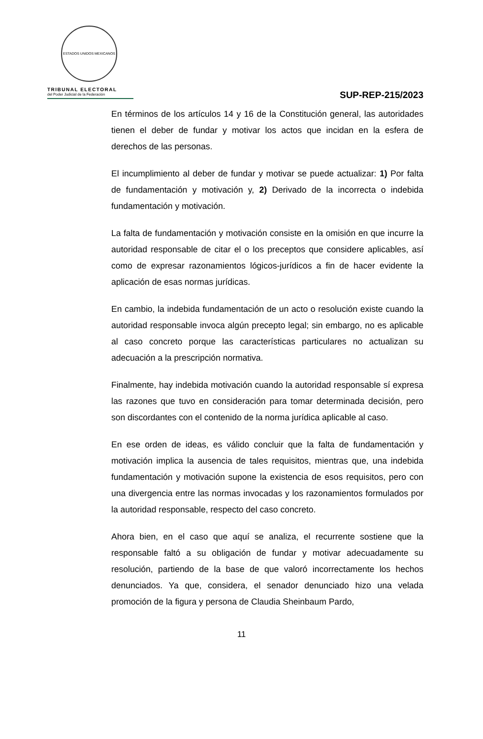ESTADOS UNIDOS MEXICANOS
TRIBUNAL ELECTORAL
del Poder Judicial de la Federación
SUP-REP-215/2023
En términos de los artículos 14 y 16 de la Constitución general, las autoridades tienen el deber de fundar y motivar los actos que incidan en la esfera de derechos de las personas.
El incumplimiento al deber de fundar y motivar se puede actualizar: 1) Por falta de fundamentación y motivación y, 2) Derivado de la incorrecta o indebida fundamentación y motivación.
La falta de fundamentación y motivación consiste en la omisión en que incurre la autoridad responsable de citar el o los preceptos que considere aplicables, así como de expresar razonamientos lógicos-jurídicos a fin de hacer evidente la aplicación de esas normas jurídicas.
En cambio, la indebida fundamentación de un acto o resolución existe cuando la autoridad responsable invoca algún precepto legal; sin embargo, no es aplicable al caso concreto porque las características particulares no actualizan su adecuación a la prescripción normativa.
Finalmente, hay indebida motivación cuando la autoridad responsable sí expresa las razones que tuvo en consideración para tomar determinada decisión, pero son discordantes con el contenido de la norma jurídica aplicable al caso.
En ese orden de ideas, es válido concluir que la falta de fundamentación y motivación implica la ausencia de tales requisitos, mientras que, una indebida fundamentación y motivación supone la existencia de esos requisitos, pero con una divergencia entre las normas invocadas y los razonamientos formulados por la autoridad responsable, respecto del caso concreto.
Ahora bien, en el caso que aquí se analiza, el recurrente sostiene que la responsable faltó a su obligación de fundar y motivar adecuadamente su resolución, partiendo de la base de que valoró incorrectamente los hechos denunciados. Ya que, considera, el senador denunciado hizo una velada promoción de la figura y persona de Claudia Sheinbaum Pardo,
11